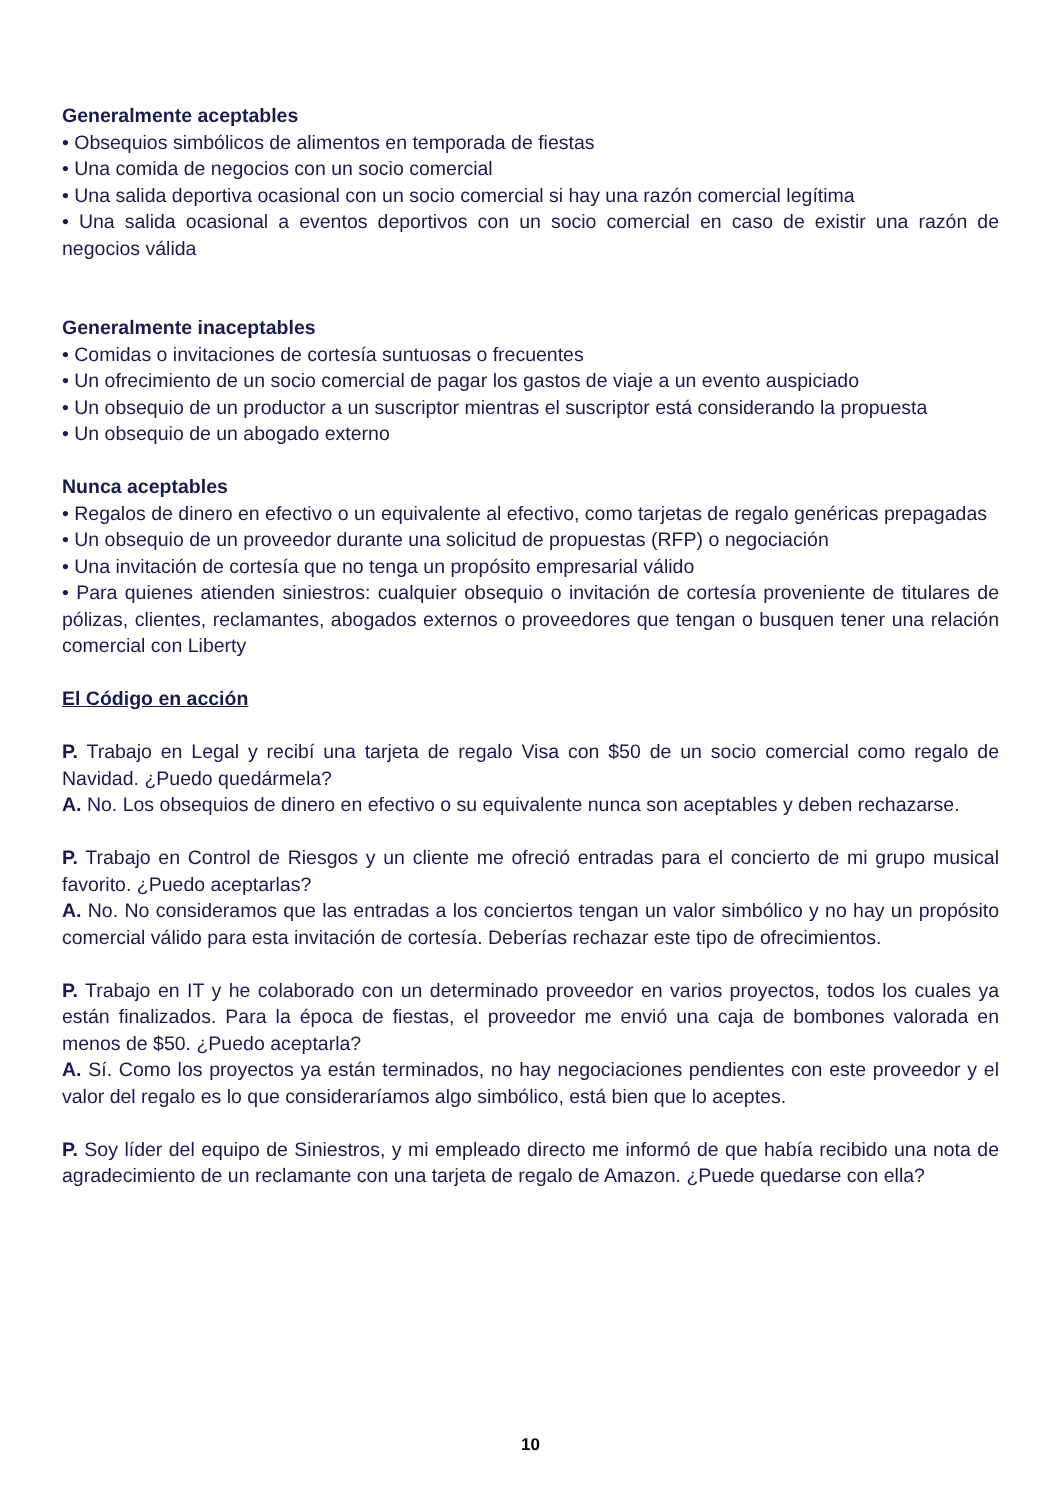Generalmente aceptables
• Obsequios simbólicos de alimentos en temporada de fiestas
• Una comida de negocios con un socio comercial
• Una salida deportiva ocasional con un socio comercial si hay una razón comercial legítima
• Una salida ocasional a eventos deportivos con un socio comercial en caso de existir una razón de negocios válida
Generalmente inaceptables
• Comidas o invitaciones de cortesía suntuosas o frecuentes
• Un ofrecimiento de un socio comercial de pagar los gastos de viaje a un evento auspiciado
• Un obsequio de un productor a un suscriptor mientras el suscriptor está considerando la propuesta
• Un obsequio de un abogado externo
Nunca aceptables
• Regalos de dinero en efectivo o un equivalente al efectivo, como tarjetas de regalo genéricas prepagadas
• Un obsequio de un proveedor durante una solicitud de propuestas (RFP) o negociación
• Una invitación de cortesía que no tenga un propósito empresarial válido
• Para quienes atienden siniestros: cualquier obsequio o invitación de cortesía proveniente de titulares de pólizas, clientes, reclamantes, abogados externos o proveedores que tengan o busquen tener una relación comercial con Liberty
El Código en acción
P. Trabajo en Legal y recibí una tarjeta de regalo Visa con $50 de un socio comercial como regalo de Navidad. ¿Puedo quedármela?
A. No. Los obsequios de dinero en efectivo o su equivalente nunca son aceptables y deben rechazarse.
P. Trabajo en Control de Riesgos y un cliente me ofreció entradas para el concierto de mi grupo musical favorito. ¿Puedo aceptarlas?
A. No. No consideramos que las entradas a los conciertos tengan un valor simbólico y no hay un propósito comercial válido para esta invitación de cortesía. Deberías rechazar este tipo de ofrecimientos.
P. Trabajo en IT y he colaborado con un determinado proveedor en varios proyectos, todos los cuales ya están finalizados. Para la época de fiestas, el proveedor me envió una caja de bombones valorada en menos de $50. ¿Puedo aceptarla?
A. Sí. Como los proyectos ya están terminados, no hay negociaciones pendientes con este proveedor y el valor del regalo es lo que consideraríamos algo simbólico, está bien que lo aceptes.
P. Soy líder del equipo de Siniestros, y mi empleado directo me informó de que había recibido una nota de agradecimiento de un reclamante con una tarjeta de regalo de Amazon. ¿Puede quedarse con ella?
10